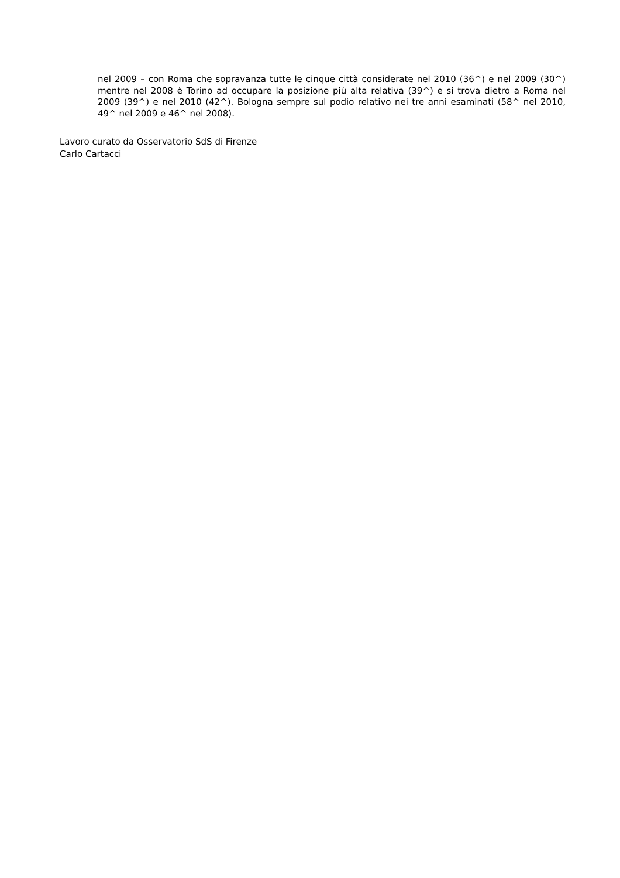nel 2009 – con Roma che sopravanza tutte le cinque città considerate nel 2010 (36^) e nel 2009 (30^) mentre nel 2008 è Torino ad occupare la posizione più alta relativa (39^) e si trova dietro a Roma nel 2009 (39^) e nel 2010 (42^). Bologna sempre sul podio relativo nei tre anni esaminati (58^ nel 2010, 49^ nel 2009 e 46^ nel 2008).
Lavoro curato da Osservatorio SdS di Firenze
Carlo Cartacci